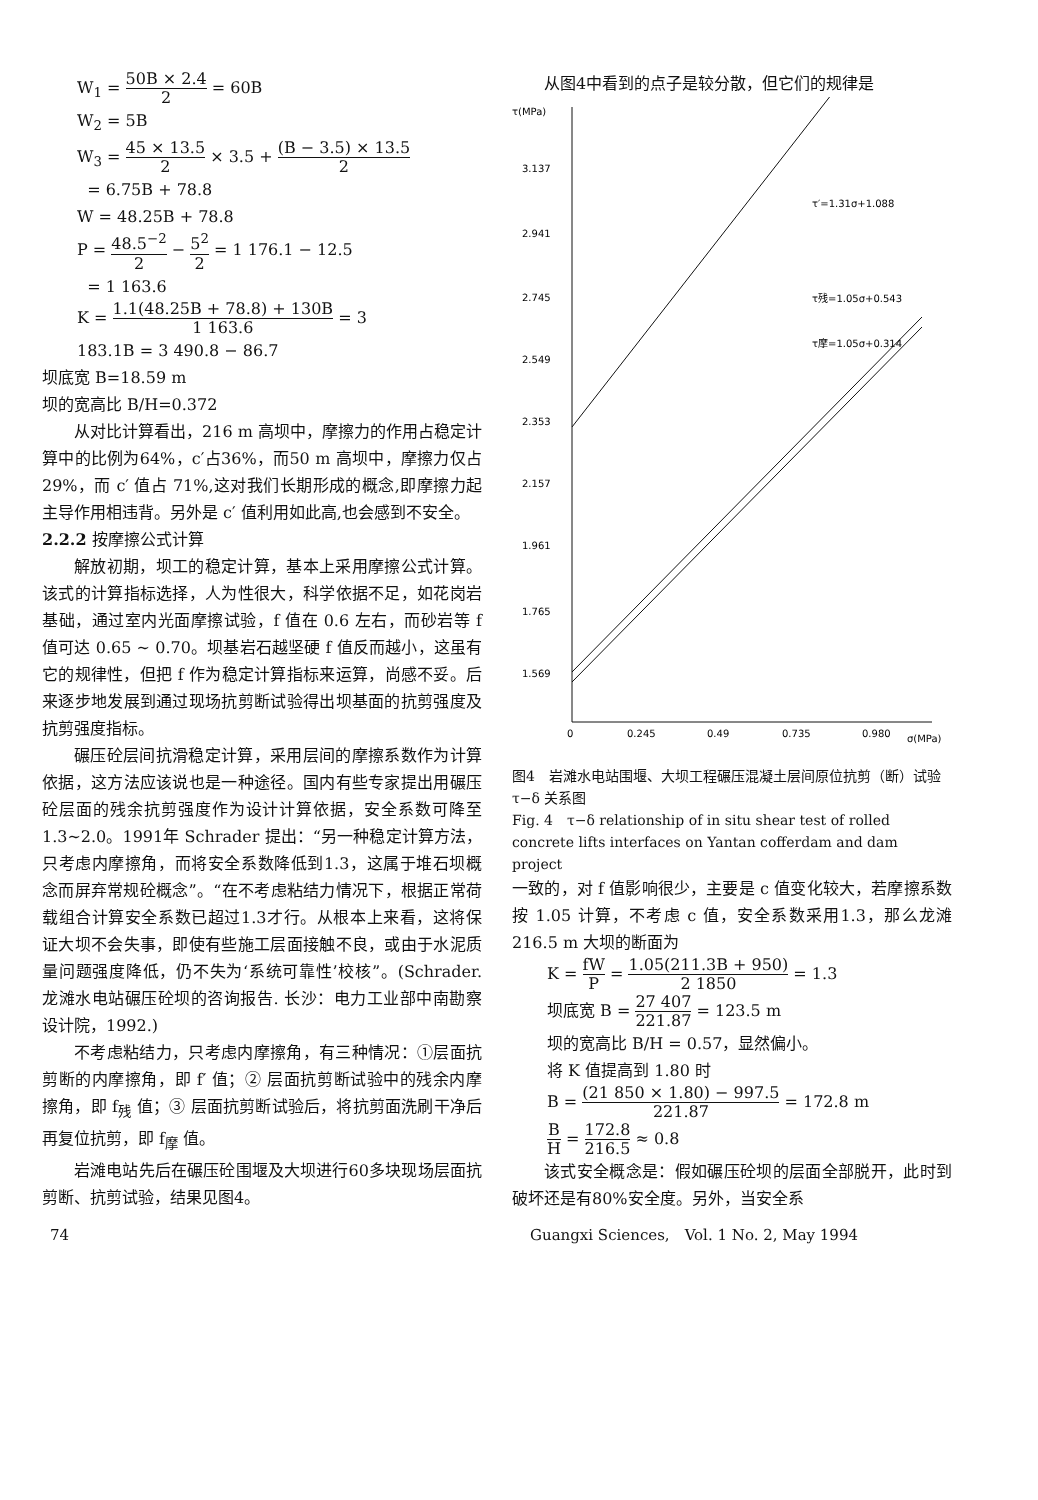W<sub>1</sub> = 50B × 2.4 2 = 60B
W<sub>2</sub> = 5B
W<sub>3</sub> = 45 × 13.5 2 × 3.5 + (B − 3.5) × 13.5 2
= 6.75B + 78.8
W = 48.25B + 78.8
P = 48.5<sup>−2</sup> 2 − 5<sup>2</sup> 2 = 1 176.1 − 12.5
= 1 163.6
K = 1.1(48.25B + 78.8) + 130B 1 163.6 = 3
183.1B = 3 490.8 − 86.7
坝底宽 B=18.59 m
坝的宽高比 B/H=0.372
从对比计算看出，216 m 高坝中，摩擦力的作用占稳定计算中的比例为64%，c′占36%，而50 m 高坝中，摩擦力仅占29%，而 c′ 值占 71%,这对我们长期形成的概念,即摩擦力起主导作用相违背。另外是 c′ 值利用如此高,也会感到不安全。
2.2.2 按摩擦公式计算
解放初期，坝工的稳定计算，基本上采用摩擦公式计算。该式的计算指标选择，人为性很大，科学依据不足，如花岗岩基础，通过室内光面摩擦试验，f 值在 0.6 左右，而砂岩等 f 值可达 0.65 ~ 0.70。坝基岩石越坚硬 f 值反而越小，这虽有它的规律性，但把 f 作为稳定计算指标来运算，尚感不妥。后来逐步地发展到通过现场抗剪断试验得出坝基面的抗剪强度及抗剪强度指标。
碾压砼层间抗滑稳定计算，采用层间的摩擦系数作为计算依据，这方法应该说也是一种途径。国内有些专家提出用碾压砼层面的残余抗剪强度作为设计计算依据，安全系数可降至1.3~2.0。1991年 Schrader 提出：“另一种稳定计算方法，只考虑内摩擦角，而将安全系数降低到1.3，这属于堆石坝概念而屏弃常规砼概念”。“在不考虑粘结力情况下，根据正常荷载组合计算安全系数已超过1.3才行。从根本上来看，这将保证大坝不会失事，即使有些施工层面接触不良，或由于水泥质量问题强度降低，仍不失为‘系统可靠性’校核”。(Schrader. 龙滩水电站碾压砼坝的咨询报告. 长沙：电力工业部中南勘察设计院，1992.)
不考虑粘结力，只考虑内摩擦角，有三种情况：①层面抗剪断的内摩擦角，即 f′ 值；② 层面抗剪断试验中的残余内摩擦角，即 f<sub>残</sub> 值；③ 层面抗剪断试验后，将抗剪面洗刷干净后再复位抗剪，即 f<sub>摩</sub> 值。
岩滩电站先后在碾压砼围堰及大坝进行60多块现场层面抗剪断、抗剪试验，结果见图4。
从图4中看到的点子是较分散，但它们的规律是
τ(MPa)
3.137
2.941
2.745
2.549
2.353
2.157
1.961
1.765
1.569
0
0.245
0.49
0.735
0.980
σ(MPa)
τ′=1.31σ+1.088
τ残=1.05σ+0.543
τ摩=1.05σ+0.314
图4　岩滩水电站围堰、大坝工程碾压混凝土层间原位抗剪（断）试验 τ−δ 关系图
Fig. 4　τ−δ relationship of in situ shear test of rolled concrete lifts interfaces on Yantan cofferdam and dam project
一致的，对 f 值影响很少，主要是 c 值变化较大，若摩擦系数按 1.05 计算，不考虑 c 值，安全系数采用1.3，那么龙滩216.5 m 大坝的断面为
K = fW P = 1.05(211.3B + 950) 2 1850 = 1.3
坝底宽 B = 27 407 221.87 = 123.5 m
坝的宽高比 B/H = 0.57，显然偏小。
将 K 值提高到 1.80 时
B = (21 850 × 1.80) − 997.5 221.87 = 172.8 m
B H = 172.8 216.5 ≈ 0.8
该式安全概念是：假如碾压砼坝的层面全部脱开，此时到破坏还是有80%安全度。另外，当安全系
74 Guangxi Sciences,　Vol. 1 No. 2, May 1994